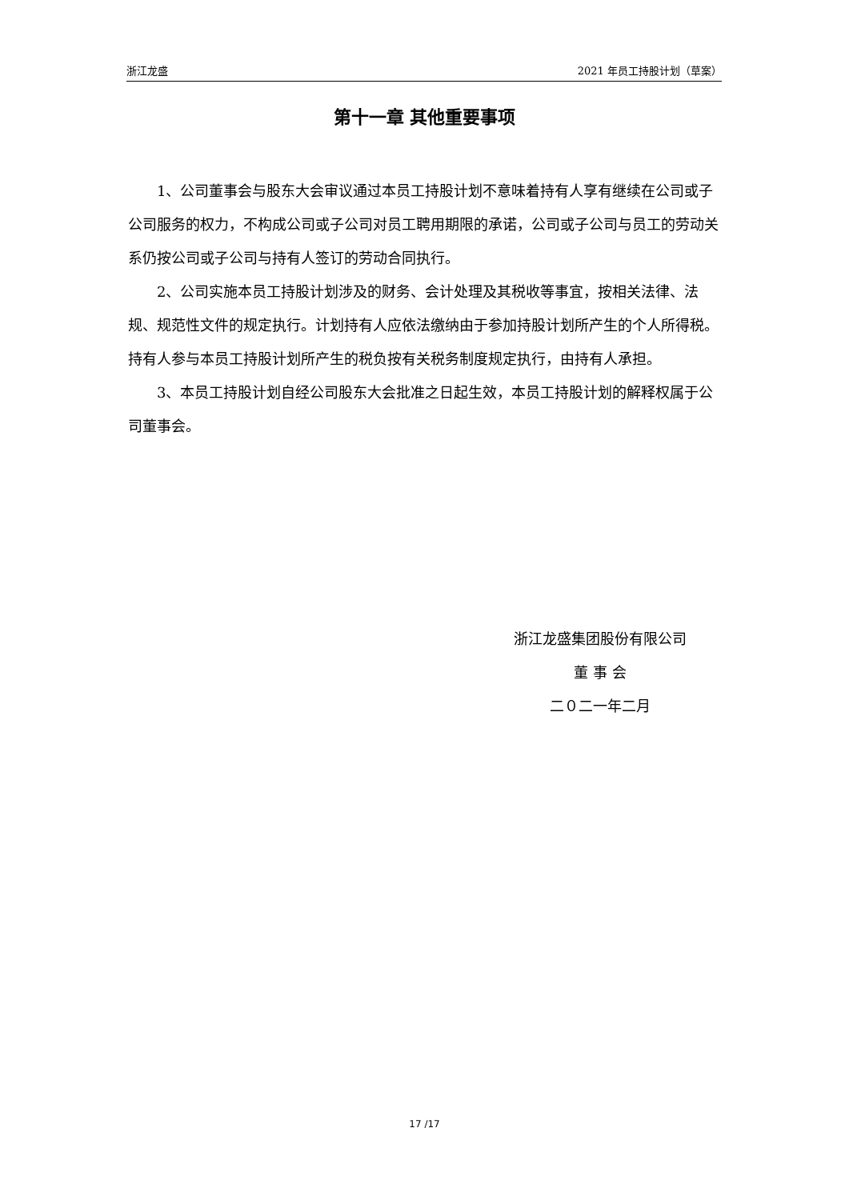浙江龙盛 2021 年员工持股计划（草案）
第十一章 其他重要事项
1、公司董事会与股东大会审议通过本员工持股计划不意味着持有人享有继续在公司或子公司服务的权力，不构成公司或子公司对员工聘用期限的承诺，公司或子公司与员工的劳动关系仍按公司或子公司与持有人签订的劳动合同执行。
2、公司实施本员工持股计划涉及的财务、会计处理及其税收等事宜，按相关法律、法规、规范性文件的规定执行。计划持有人应依法缴纳由于参加持股计划所产生的个人所得税。持有人参与本员工持股计划所产生的税负按有关税务制度规定执行，由持有人承担。
3、本员工持股计划自经公司股东大会批准之日起生效，本员工持股计划的解释权属于公司董事会。
浙江龙盛集团股份有限公司
董 事 会
二０二一年二月
17 /17